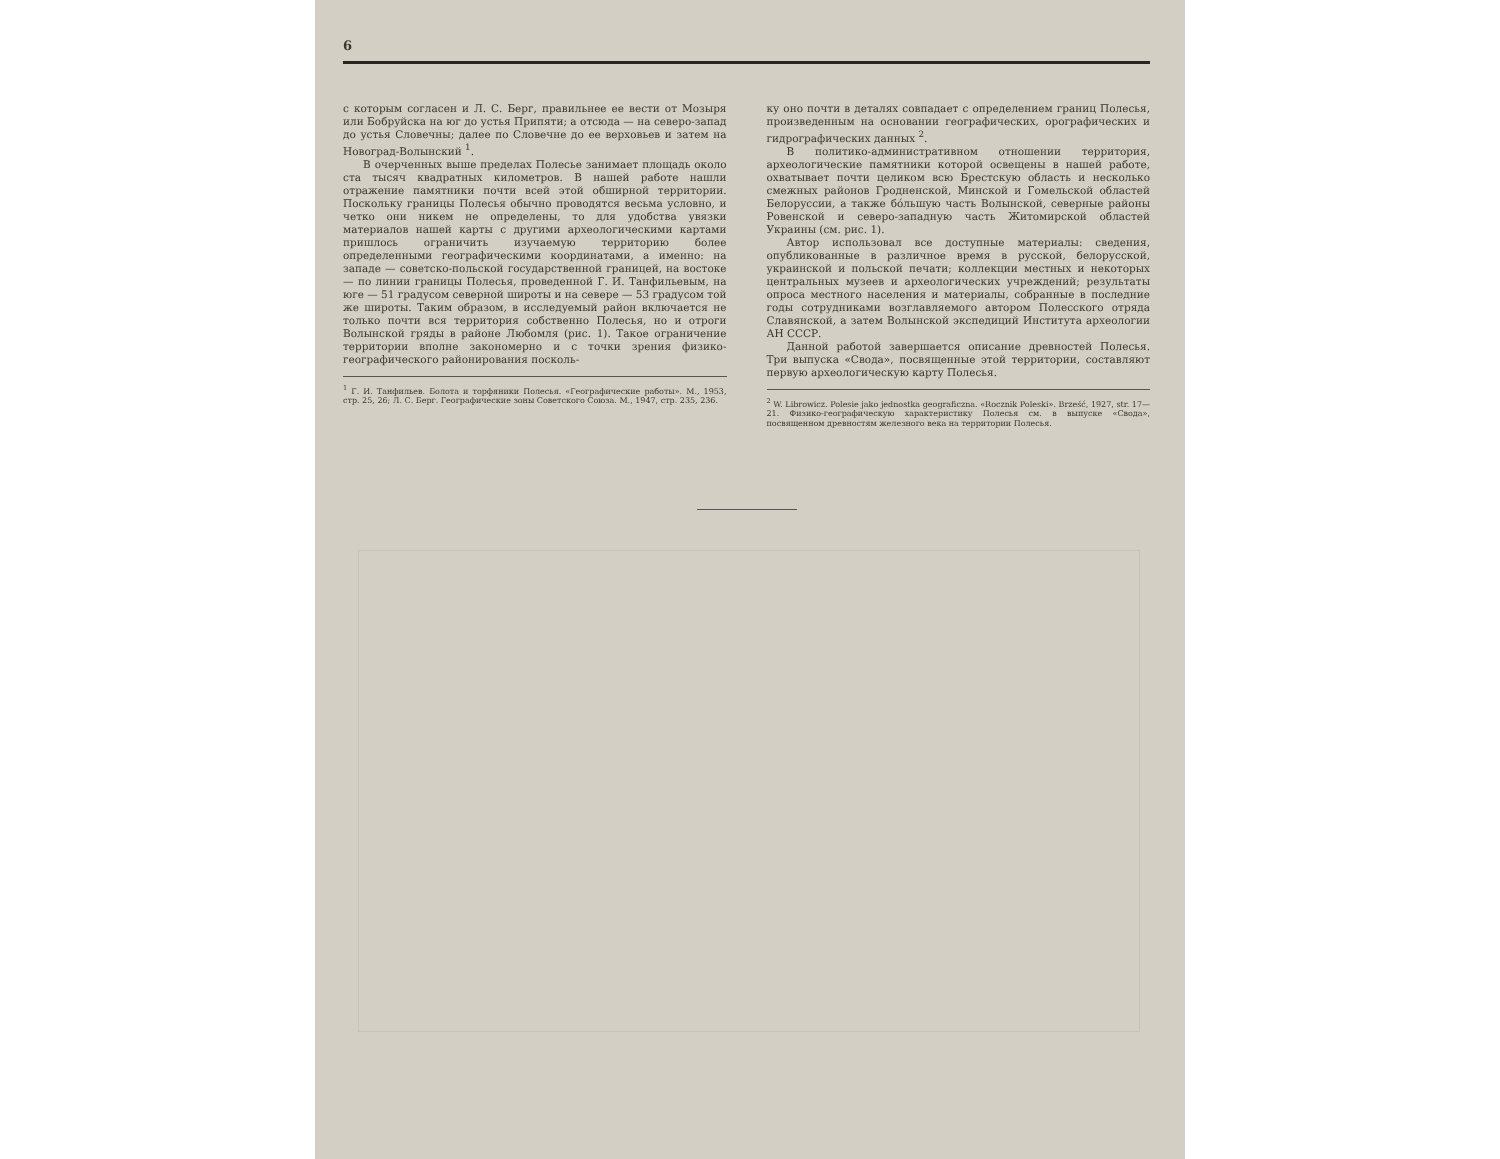6
с которым согласен и Л. С. Берг, правильнее ее вести от Мозыря или Бобруйска на юг до устья Припяти; а отсюда — на северо-запад до устья Словечны; далее по Словечне до ее верховьев и затем на Новоград-Волынский <sup>1</sup>.
В очерченных выше пределах Полесье занимает площадь около ста тысяч квадратных километров. В нашей работе нашли отражение памятники почти всей этой обширной территории. Поскольку границы Полесья обычно проводятся весьма условно, и четко они никем не определены, то для удобства увязки материалов нашей карты с другими археологическими картами пришлось ограничить изучаемую территорию более определенными географическими координатами, а именно: на западе — советско-польской государственной границей, на востоке — по линии границы Полесья, проведенной Г. И. Танфильевым, на юге — 51 градусом северной широты и на севере — 53 градусом той же широты. Таким образом, в исследуемый район включается не только почти вся территория собственно Полесья, но и отроги Волынской гряды в районе Любомля (рис. 1). Такое ограничение территории вполне закономерно и с точки зрения физико-географического районирования посколь-
<sup>1</sup> Г. И. Танфильев. Болота и торфяники Полесья. «Географические работы». М., 1953, стр. 25, 26; Л. С. Берг. Географические зоны Советского Союза. М., 1947, стр. 235, 236.
ку оно почти в деталях совпадает с определением границ Полесья, произведенным на основании географических, орографических и гидрографических данных <sup>2</sup>.
В политико-административном отношении территория, археологические памятники которой освещены в нашей работе, охватывает почти целиком всю Брестскую область и несколько смежных районов Гродненской, Минской и Гомельской областей Белоруссии, а также бо́льшую часть Волынской, северные районы Ровенской и северо-западную часть Житомирской областей Украины (см. рис. 1).
Автор использовал все доступные материалы: сведения, опубликованные в различное время в русской, белорусской, украинской и польской печати; коллекции местных и некоторых центральных музеев и археологических учреждений; результаты опроса местного населения и материалы, собранные в последние годы сотрудниками возглавляемого автором Полесского отряда Славянской, а затем Волынской экспедиций Института археологии АН СССР.
Данной работой завершается описание древностей Полесья. Три выпуска «Свода», посвященные этой территории, составляют первую археологическую карту Полесья.
<sup>2</sup> W. Librowicz. Polesie jako jednostka geograficzna. «Rocznik Poleski». Brześć, 1927, str. 17—21. Физико-географическую характеристику Полесья см. в выпуске «Свода», посвященном древностям железного века на территории Полесья.